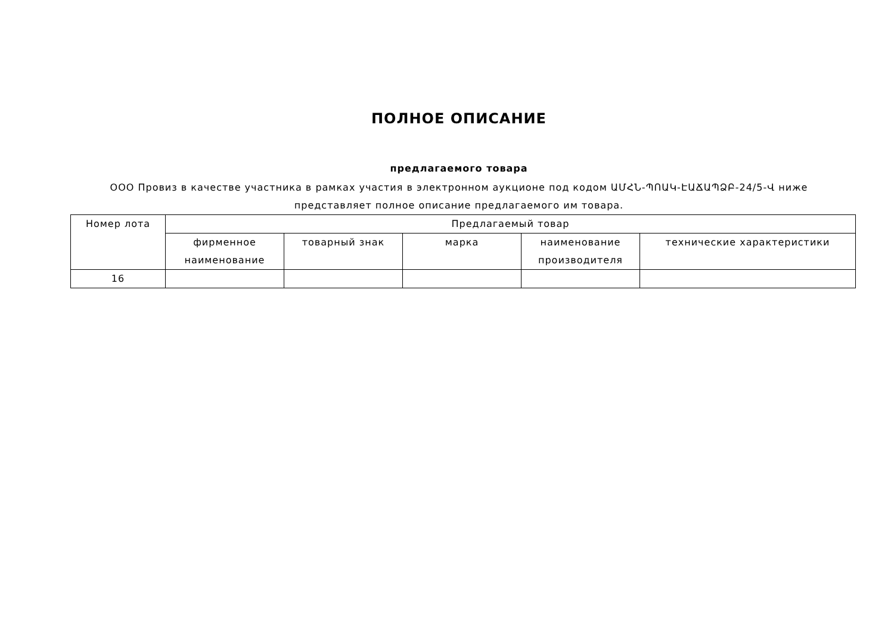ПОЛНОЕ ОПИСАНИЕ
предлагаемого товара
ООО Провиз в качестве участника в рамках участия в электронном аукционе под кодом ԱՄՀՆ-ՊՈԱԿ-ԷԱՃԱՊՁԲ-24/5-Վ ниже представляет полное описание предлагаемого им товара.
| Номер лота | Предлагаемый товар | | | | |
| --- | --- | --- | --- | --- | --- |
| | фирменное наименование | товарный знак | марка | наименование производителя | технические характеристики |
| 16 | | | | | |